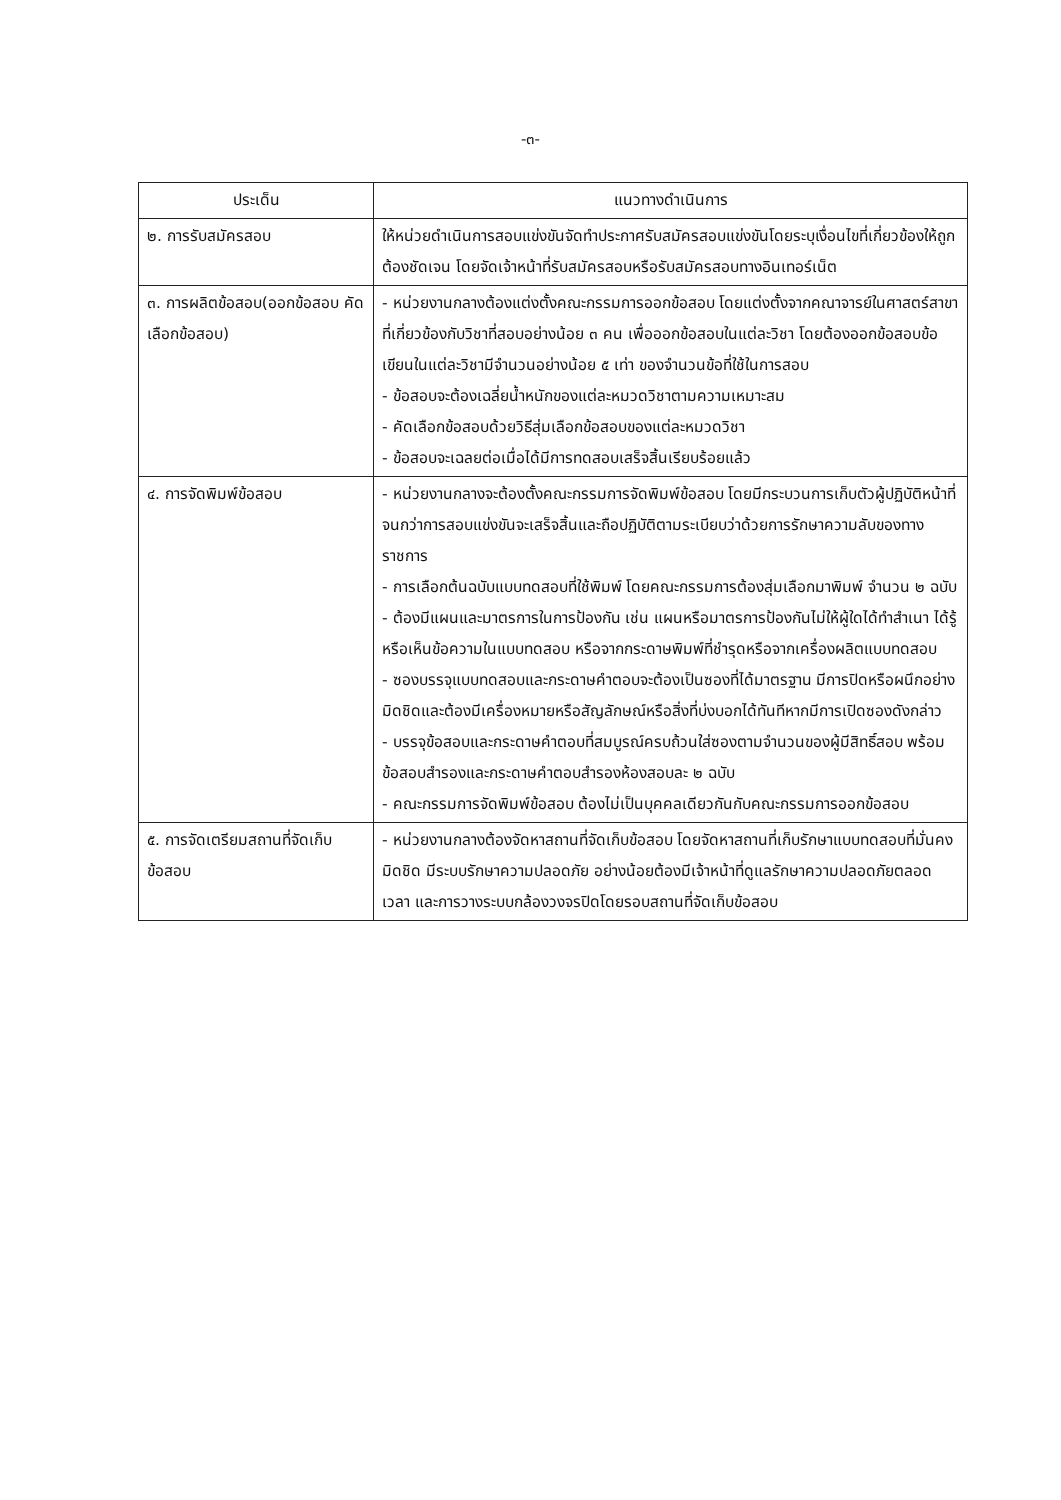-๓-
| ประเด็น | แนวทางดำเนินการ |
| --- | --- |
| ๒. การรับสมัครสอบ | ให้หน่วยดำเนินการสอบแข่งขันจัดทำประกาศรับสมัครสอบแข่งขันโดยระบุเงื่อนไขที่เกี่ยวข้องให้ถูกต้องชัดเจน โดยจัดเจ้าหน้าที่รับสมัครสอบหรือรับสมัครสอบทางอินเทอร์เน็ต |
| ๓. การผลิตข้อสอบ(ออกข้อสอบ คัดเลือกข้อสอบ) | - หน่วยงานกลางต้องแต่งตั้งคณะกรรมการออกข้อสอบ โดยแต่งตั้งจากคณาจารย์ในศาสตร์สาขาที่เกี่ยวข้องกับวิชาที่สอบอย่างน้อย ๓ คน เพื่อออกข้อสอบในแต่ละวิชา โดยต้องออกข้อสอบข้อเขียนในแต่ละวิชามีจำนวนอย่างน้อย ๕ เท่า ของจำนวนข้อที่ใช้ในการสอบ - ข้อสอบจะต้องเฉลี่ยน้ำหนักของแต่ละหมวดวิชาตามความเหมาะสม - คัดเลือกข้อสอบด้วยวิธีสุ่มเลือกข้อสอบของแต่ละหมวดวิชา - ข้อสอบจะเฉลยต่อเมื่อได้มีการทดสอบเสร็จสิ้นเรียบร้อยแล้ว |
| ๔. การจัดพิมพ์ข้อสอบ | - หน่วยงานกลางจะต้องตั้งคณะกรรมการจัดพิมพ์ข้อสอบ โดยมีกระบวนการเก็บตัวผู้ปฏิบัติหน้าที่จนกว่าการสอบแข่งขันจะเสร็จสิ้นและถือปฏิบัติตามระเบียบว่าด้วยการรักษาความลับของทางราชการ - การเลือกต้นฉบับแบบทดสอบที่ใช้พิมพ์ โดยคณะกรรมการต้องสุ่มเลือกมาพิมพ์ จำนวน ๒ ฉบับ - ต้องมีแผนและมาตรการในการป้องกัน เช่น แผนหรือมาตรการป้องกันไม่ให้ผู้ใดได้ทำสำเนา ได้รู้หรือเห็นข้อความในแบบทดสอบ หรือจากกระดาษพิมพ์ที่ชำรุดหรือจากเครื่องผลิตแบบทดสอบ - ซองบรรจุแบบทดสอบและกระดาษคำตอบจะต้องเป็นซองที่ได้มาตรฐาน มีการปิดหรือผนึกอย่างมิดชิดและต้องมีเครื่องหมายหรือสัญลักษณ์หรือสิ่งที่บ่งบอกได้ทันทีหากมีการเปิดซองดังกล่าว - บรรจุข้อสอบและกระดาษคำตอบที่สมบูรณ์ครบถ้วนใส่ซองตามจำนวนของผู้มีสิทธิ์สอบ พร้อมข้อสอบสำรองและกระดาษคำตอบสำรองห้องสอบละ ๒ ฉบับ - คณะกรรมการจัดพิมพ์ข้อสอบ ต้องไม่เป็นบุคคลเดียวกันกับคณะกรรมการออกข้อสอบ |
| ๕. การจัดเตรียมสถานที่จัดเก็บข้อสอบ | - หน่วยงานกลางต้องจัดหาสถานที่จัดเก็บข้อสอบ โดยจัดหาสถานที่เก็บรักษาแบบทดสอบที่มั่นคง มิดชิด มีระบบรักษาความปลอดภัย อย่างน้อยต้องมีเจ้าหน้าที่ดูแลรักษาความปลอดภัยตลอดเวลา และการวางระบบกล้องวงจรปิดโดยรอบสถานที่จัดเก็บข้อสอบ |